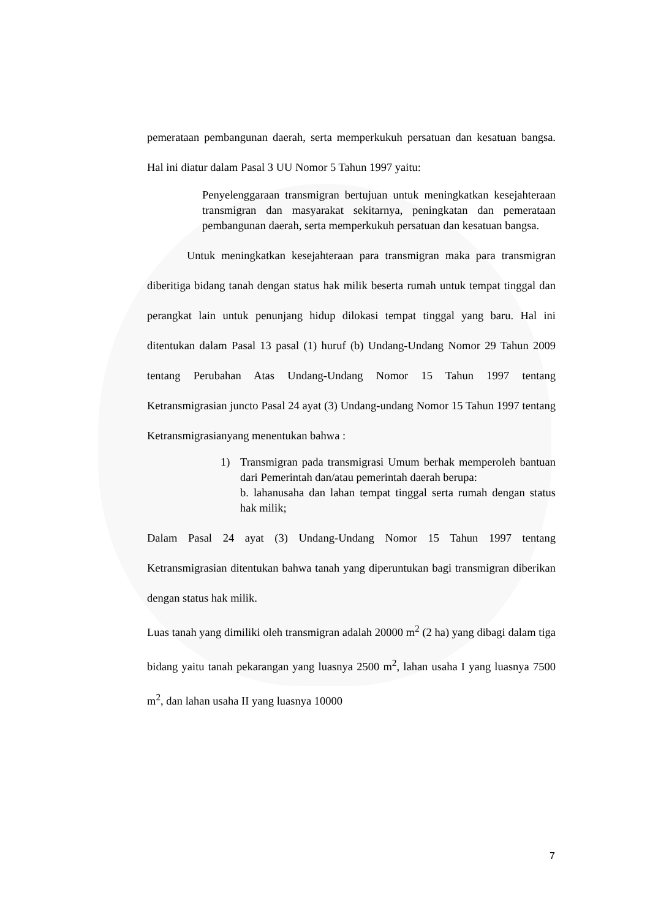pemerataan pembangunan daerah, serta memperkukuh persatuan dan kesatuan bangsa. Hal ini diatur dalam Pasal 3 UU Nomor 5 Tahun 1997 yaitu:
Penyelenggaraan transmigran bertujuan untuk meningkatkan kesejahteraan transmigran dan masyarakat sekitarnya, peningkatan dan pemerataan pembangunan daerah, serta memperkukuh persatuan dan kesatuan bangsa.
Untuk meningkatkan kesejahteraan para transmigran maka para transmigran diberitiga bidang tanah dengan status hak milik beserta rumah untuk tempat tinggal dan perangkat lain untuk penunjang hidup dilokasi tempat tinggal yang baru. Hal ini ditentukan dalam Pasal 13 pasal (1) huruf (b) Undang-Undang Nomor 29 Tahun 2009 tentang Perubahan Atas Undang-Undang Nomor 15 Tahun 1997 tentang Ketransmigrasian juncto Pasal 24 ayat (3) Undang-undang Nomor 15 Tahun 1997 tentang Ketransmigrasianyang menentukan bahwa :
1) Transmigran pada transmigrasi Umum berhak memperoleh bantuan dari Pemerintah dan/atau pemerintah daerah berupa:
b. lahanusaha dan lahan tempat tinggal serta rumah dengan status hak milik;
Dalam Pasal 24 ayat (3) Undang-Undang Nomor 15 Tahun 1997 tentang Ketransmigrasian ditentukan bahwa tanah yang diperuntukan bagi transmigran diberikan dengan status hak milik.
Luas tanah yang dimiliki oleh transmigran adalah 20000 m<sup>2</sup> (2 ha) yang dibagi dalam tiga bidang yaitu tanah pekarangan yang luasnya 2500 m<sup>2</sup>, lahan usaha I yang luasnya 7500 m<sup>2</sup>, dan lahan usaha II yang luasnya 10000
7